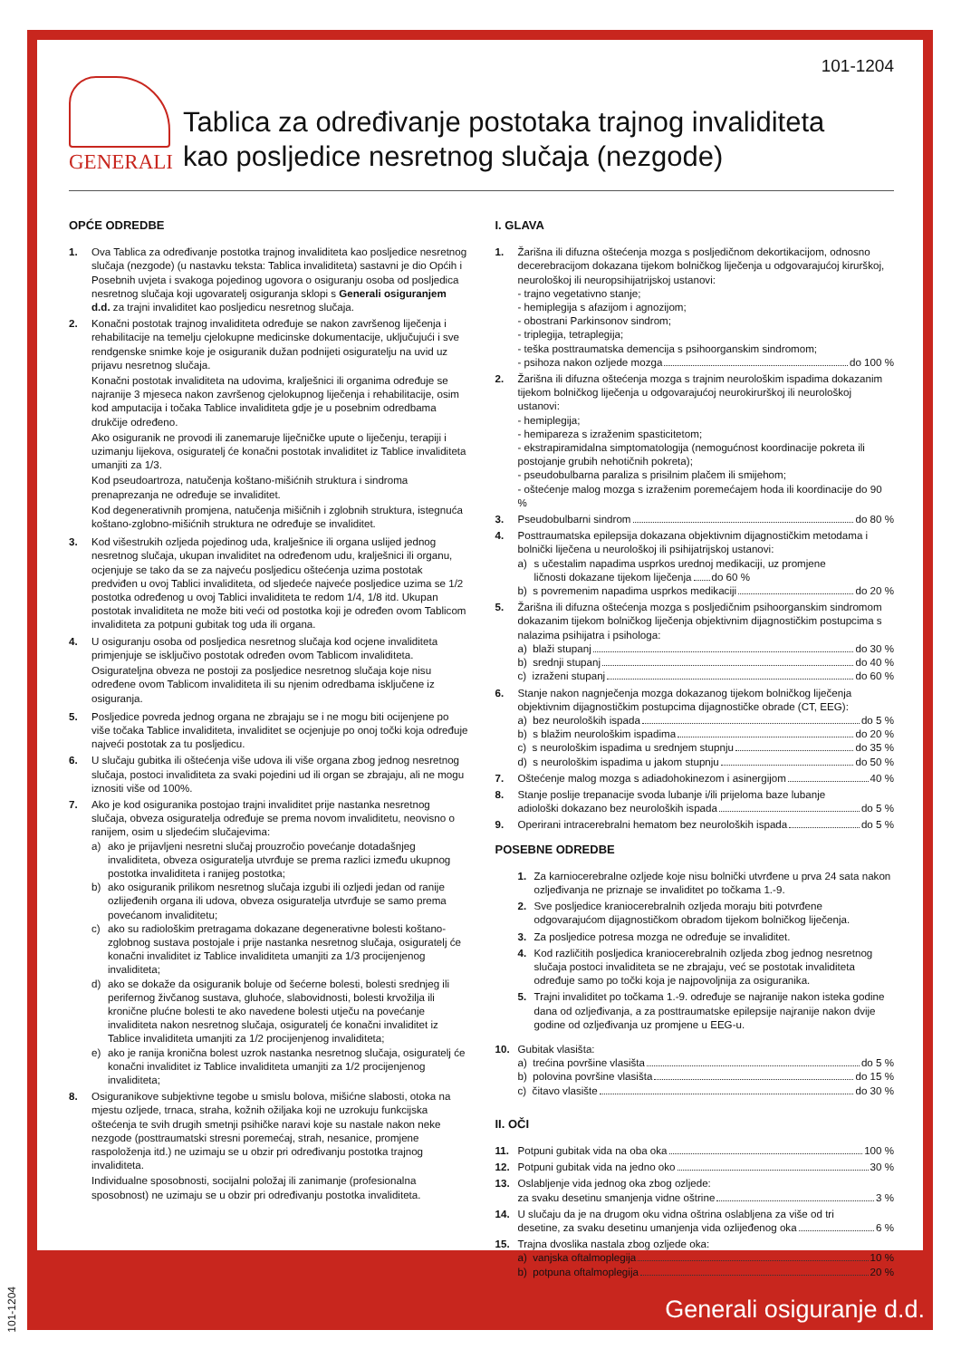101-1204
GENERALI
Tablica za određivanje postotaka trajnog invaliditeta
kao posljedice nesretnog slučaja (nezgode)
OPĆE ODREDBE
1. Ova Tablica za određivanje postotka trajnog invaliditeta kao posljedice nesretnog slučaja (nezgode) (u nastavku teksta: Tablica invaliditeta) sastavni je dio Općih i Posebnih uvjeta i svakoga pojedinog ugovora o osiguranju osoba od posljedica nesretnog slučaja koji ugovaratelj osiguranja sklopi s Generali osiguranjem d.d. za trajni invaliditet kao posljedicu nesretnog slučaja.
2. Konačni postotak trajnog invaliditeta određuje se nakon završenog liječenja i rehabilitacije na temelju cjelokupne medicinske dokumentacije, uključujući i sve rendgenske snimke koje je osiguranik dužan podnijeti osiguratelju na uvid uz prijavu nesretnog slučaja.
Konačni postotak invaliditeta na udovima, kralješnici ili organima određuje se najranije 3 mjeseca nakon završenog cjelokupnog liječenja i rehabilitacije, osim kod amputacija i točaka Tablice invaliditeta gdje je u posebnim odredbama drukčije određeno.
Ako osiguranik ne provodi ili zanemaruje liječničke upute o liječenju, terapiji i uzimanju lijekova, osiguratelj će konačni postotak invaliditet iz Tablice invaliditeta umanjiti za 1/3.
Kod pseudoartroza, natučenja koštano-mišićnih struktura i sindroma prenaprezanja ne određuje se invaliditet.
Kod degenerativnih promjena, natučenja mišičnih i zglobnih struktura, istegnuća koštano-zglobno-mišićnih struktura ne određuje se invaliditet.
3. Kod višestrukih ozljeda pojedinog uda, kralješnice ili organa uslijed jednog nesretnog slučaja, ukupan invaliditet na određenom udu, kralješnici ili organu, ocjenjuje se tako da se za najveću posljedicu oštećenja uzima postotak predviđen u ovoj Tablici invaliditeta, od sljedeće najveće posljedice uzima se 1/2 postotka određenog u ovoj Tablici invaliditeta te redom 1/4, 1/8 itd. Ukupan postotak invaliditeta ne može biti veći od postotka koji je određen ovom Tablicom invaliditeta za potpuni gubitak tog uda ili organa.
4. U osiguranju osoba od posljedica nesretnog slučaja kod ocjene invaliditeta primjenjuje se isključivo postotak određen ovom Tablicom invaliditeta.
Osigurateljna obveza ne postoji za posljedice nesretnog slučaja koje nisu određene ovom Tablicom invaliditeta ili su njenim odredbama isključene iz osiguranja.
5. Posljedice povreda jednog organa ne zbrajaju se i ne mogu biti ocijenjene po više točaka Tablice invaliditeta, invaliditet se ocjenjuje po onoj točki koja određuje najveći postotak za tu posljedicu.
6. U slučaju gubitka ili oštećenja više udova ili više organa zbog jednog nesretnog slučaja, postoci invaliditeta za svaki pojedini ud ili organ se zbrajaju, ali ne mogu iznositi više od 100%.
7. Ako je kod osiguranika postojao trajni invaliditet prije nastanka nesretnog slučaja, obveza osiguratelja određuje se prema novom invaliditetu, neovisno o ranijem, osim u sljedećim slučajevima:
a) ako je prijavljeni nesretni slučaj prouzročio povećanje dotadašnjeg invaliditeta, obveza osiguratelja utvrđuje se prema razlici između ukupnog postotka invaliditeta i ranijeg postotka;
b) ako osiguranik prilikom nesretnog slučaja izgubi ili ozljedi jedan od ranije ozlijeđenih organa ili udova, obveza osiguratelja utvrđuje se samo prema povećanom invaliditetu;
c) ako su radiološkim pretragama dokazane degenerativne bolesti koštano-zglobnog sustava postojale i prije nastanka nesretnog slučaja, osiguratelj će konačni invaliditet iz Tablice invaliditeta umanjiti za 1/3 procijenjenog invaliditeta;
d) ako se dokaže da osiguranik boluje od šećerne bolesti, bolesti srednjeg ili perifernog živčanog sustava, gluhoće, slabovidnosti, bolesti krvožilja ili kronične plućne bolesti te ako navedene bolesti utječu na povećanje invaliditeta nakon nesretnog slučaja, osiguratelj će konačni invaliditet iz Tablice invaliditeta umanjiti za 1/2 procijenjenog invaliditeta;
e) ako je ranija kronična bolest uzrok nastanka nesretnog slučaja, osiguratelj će konačni invaliditet iz Tablice invaliditeta umanjiti za 1/2 procijenjenog invaliditeta;
8. Osiguranikove subjektivne tegobe u smislu bolova, mišićne slabosti, otoka na mjestu ozljede, trnaca, straha, kožnih ožiljaka koji ne uzrokuju funkcijska oštećenja te svih drugih smetnji psihičke naravi koje su nastale nakon neke nezgode (posttraumatski stresni poremećaj, strah, nesanice, promjene raspoloženja itd.) ne uzimaju se u obzir pri određivanju postotka trajnog invaliditeta.
Individualne sposobnosti, socijalni položaj ili zanimanje (profesionalna sposobnost) ne uzimaju se u obzir pri određivanju postotka invaliditeta.
I. GLAVA
1. Žarišna ili difuzna oštećenja mozga s posljedičnom dekortikacijom, odnosno decerebracijom dokazana tijekom bolničkog liječenja u odgovarajućoj kirurškoj, neurološkoj ili neuropsihijatrijskoj ustanovi:
- trajno vegetativno stanje;
- hemiplegija s afazijom i agnozijom;
- obostrani Parkinsonov sindrom;
- triplegija, tetraplegija;
- teška posttraumatska demencija s psihoorganskim sindromom;
- psihoza nakon ozljede mozga do 100 %
2. Žarišna ili difuzna oštećenja mozga s trajnim neurološkim ispadima dokazanim tijekom bolničkog liječenja u odgovarajućoj neurokirurškoj ili neurološkoj ustanovi:
- hemiplegija;
- hemipareza s izraženim spasticitetom;
- ekstrapiramidalna simptomatologija (nemogućnost koordinacije pokreta ili postojanje grubih nehotičnih pokreta);
- pseudobulbarna paraliza s prisilnim plačem ili smijehom;
- oštećenje malog mozga s izraženim poremećajem hoda ili koordinacije do 90 %
3. Pseudobulbarni sindrom do 80 %
4. Posttraumatska epilepsija dokazana objektivnim dijagnostičkim metodama i bolnički liječena u neurološkoj ili psihijatrijskoj ustanovi:
a) s učestalim napadima usprkos urednoj medikaciji, uz promjene
ličnosti dokazane tijekom liječenja do 60 %
b) s povremenim napadima usprkos medikaciji do 20 %
5. Žarišna ili difuzna oštećenja mozga s posljedičnim psihoorganskim sindromom dokazanim tijekom bolničkog liječenja objektivnim dijagnostičkim postupcima s nalazima psihijatra i psihologa:
a) blaži stupanj do 30 %
b) srednji stupanj do 40 %
c) izraženi stupanj do 60 %
6. Stanje nakon nagnječenja mozga dokazanog tijekom bolničkog liječenja objektivnim dijagnostičkim postupcima dijagnostičke obrade (CT, EEG):
a) bez neuroloških ispada do 5 %
b) s blažim neurološkim ispadima do 20 %
c) s neurološkim ispadima u srednjem stupnju do 35 %
d) s neurološkim ispadima u jakom stupnju do 50 %
7. Oštećenje malog mozga s adiadohokinezom i asinergijom 40 %
8. Stanje poslije trepanacije svoda lubanje i/ili prijeloma baze lubanje
adiološki dokazano bez neuroloških ispada do 5 %
9. Operirani intracerebralni hematom bez neuroloških ispada do 5 %
POSEBNE ODREDBE
1. Za karniocerebralne ozljede koje nisu bolnički utvrđene u prva 24 sata nakon ozljeđivanja ne priznaje se invaliditet po točkama 1.-9.
2. Sve posljedice kraniocerebralnih ozljeda moraju biti potvrđene odgovarajućom dijagnostičkom obradom tijekom bolničkog liječenja.
3. Za posljedice potresa mozga ne određuje se invaliditet.
4. Kod različitih posljedica kraniocerebralnih ozljeda zbog jednog nesretnog slučaja postoci invaliditeta se ne zbrajaju, već se postotak invaliditeta određuje samo po točki koja je najpovoljnija za osiguranika.
5. Trajni invaliditet po točkama 1.-9. određuje se najranije nakon isteka godine dana od ozljeđivanja, a za posttraumatske epilepsije najranije nakon dvije godine od ozljeđivanja uz promjene u EEG-u.
10. Gubitak vlasišta:
a) trećina površine vlasišta do 5 %
b) polovina površine vlasišta do 15 %
c) čitavo vlasište do 30 %
II. OČI
11. Potpuni gubitak vida na oba oka 100 %
12. Potpuni gubitak vida na jedno oko 30 %
13. Oslabljenje vida jednog oka zbog ozljede:
za svaku desetinu smanjenja vidne oštrine 3 %
14. U slučaju da je na drugom oku vidna oštrina oslabljena za više od tri
desetine, za svaku desetinu umanjenja vida ozlijeđenog oka 6 %
15. Trajna dvoslika nastala zbog ozljede oka:
a) vanjska oftalmoplegija 10 %
b) potpuna oftalmoplegija 20 %
Generali osiguranje d.d.
101-1204